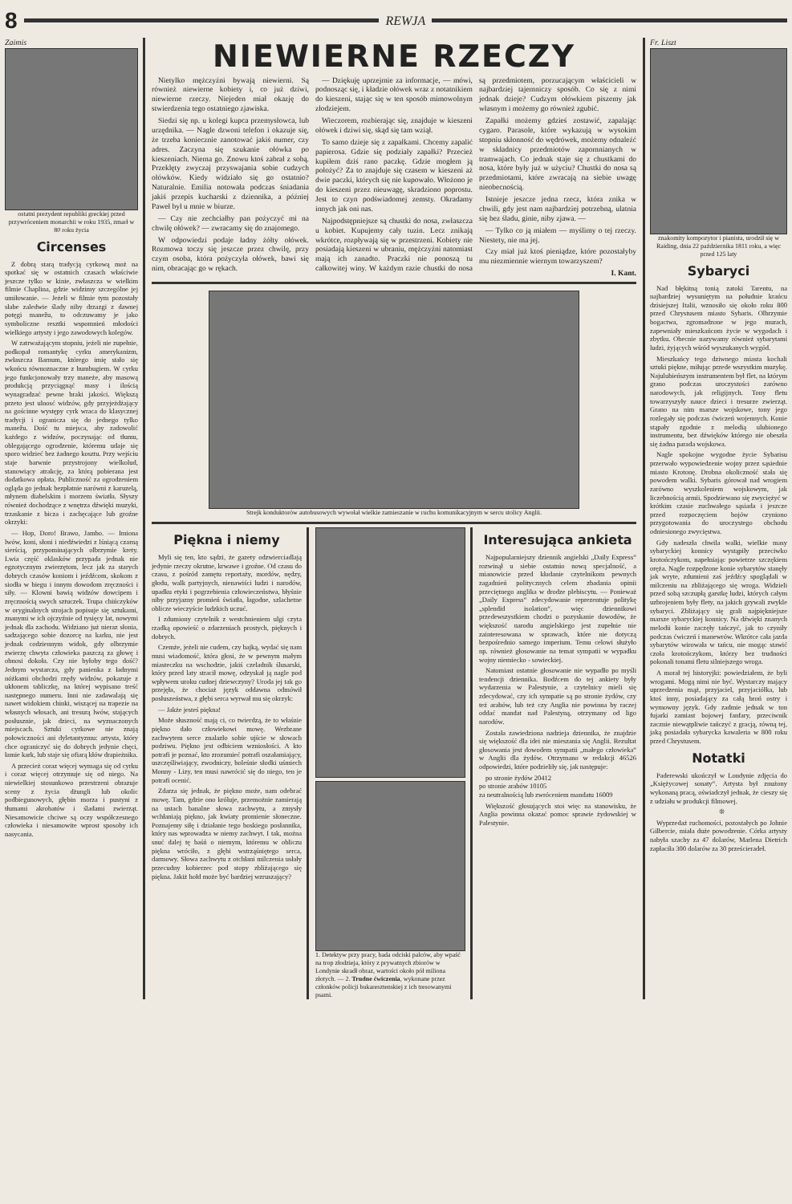8
REWJA
Zaimis
ostatni prezydent republiki greckiej przed przywróceniem monarchii w roku 1935, zmarł w 80 roku życia
Circenses
Z dobrą starą tradycją cyrkową moż na spotkać się w ostatnich czasach właściwie jeszcze tylko w kinie, zwłaszcza w wielkim filmie Chaplina, gdzie widzimy szczególne jej umiłowanie. — Jeżeli w filmie tym pozostały słabe zaledwie ślady niby drzazgi z dawnej potęgi manežu, to odczuwamy je jako symboliczne resztki wspomnień młodości wielkiego artysty i jego zawodowych kolegów.
W zatrważającym stopniu, jeżeli nie zupełnie, podkopał romantykę cyrku amerykanizm, zwłaszcza Barnum, którego imię stało się wkońcu równoznaczne z humbugiem. W cyrku jego funkcjonowały trzy maneże, aby masową produkcją przyciągnąć masy i ilością wynagradzać pewne braki jakości. Większą przeto jest ulnosć widzów, gdy przyjeżdżający na gościnne występy cyrk wraca do klasycznej tradycji i ogranicza się do jednego tylko manežu. Dość tu miejsca, aby zadowolić każdego z widzów, poczynając od tłumu, oblegającego ogrodzenie, któremu udaje się sporo widzieć bez żadnego kosztu. Przy wejściu staje barwnie przystrojony wielkolud, stanowiący atrakcję, za którą pobierana jest dodatkowa opłata. Publiczność za ogrodzeniem ogląda go jednak bezpłatnie narówni z karuzelą, młynem diabelskim i morzem światła. Słyszy również dochodzące z wnętrza dźwięki muzyki, trzaskanie z bicza i zachęcające lub groźne okrzyki:
— Hop, Doro! Brawo, Jambo. — Imiona lwów, koni, słoni i niedźwiedzi z lśniącą czarną sierścią, przypominających olbrzymie krety. Lwia część oklasków przypada jednak nie egzotycznym zwierzętom, lecz jak za starych dobrych czasów koniom i jeźdźcom, skokom z siodła w biegu i innym dowodom zręczności i siły. — Klowni bawią widzów dowcipem i zręcznością swych sztuczek. Trupa chińczyków w oryginalnych strojach popisuje się sztukami, znanymi w ich ojczyźnie od tysięcy lat, nowymi jednak dla zachodu. Widziano już nieraz słonia, sadzającego sobie dozorcę na karku, nie jest jednak codziennym widok, gdy olbrzymie zwierzę chwyta człowieka paszczą za głowę i obnosi dokoła. Czy nie byłoby tego dość? Jednym wystarcza, gdy panienka z ładnymi nóżkami obchodzi rzędy widzów, pokazuje z ukłonem tabliczkę, na której wypisano treść następnego numeru. Inni nie zadawalają się nawet widokiem chinki, wiszącej na trapezie na własnych włosach, ani tresurą lwów, stających posłusznie, jak dzieci, na wyznaczonych miejscach. Sztuki cyrkowe nie znają połowiczności ani dyletantyzmu: artysta, który chce ograniczyć się do dobrych jedynie chęci, łamie kark, lub staje się ofiarą kłów drapieżnika.
A przecież coraz więcej wymaga się od cyrku i coraz więcej otrzymuje się od niego. Na niewielkiej stosunkowo przestrzeni obrazuje sceny z życia dżungli lub okolic podbiegunowych, głębin morza i pustyni z tłumami akrobatów i śladami zwierząt. Niesamowicie chciwe są oczy współczesnego człowieka i niesamowite wprost sposoby ich nasycania.
NIEWIERNE RZECZY
Nietylko mężczyźni bywają niewierni. Są również niewierne kobiety i, co już dziwi, niewierne rzeczy. Niejeden miał okazję do stwierdzenia tego ostatniego zjawiska.
Siedzi się np. u kolegi kupca przemysłowca, lub urzędnika. — Nagle dzwoni telefon i okazuje się, że trzeba koniecznie zanotować jakiś numer, czy adres. Zaczyna się szukanie ołówka po kieszeniach. Niema go. Znowu ktoś zabrał z sobą. Przeklęty zwyczaj przyswajania sobie cudzych ołówków. Kiedy widziało się go ostatnio? Naturalnie. Emilia notowała podczas śniadania jakiś przepis kucharski z dziennika, a później Paweł był u mnie w biurze.
— Czy nie zechciałby pan pożyczyć mi na chwilę ołówek? — zwracamy się do znajomego.
W odpowiedzi podaje ładny żółty ołówek. Rozmowa toczy się jeszcze przez chwilę, przy czym osoba, która pożyczyła ołówek, bawi się nim, obracając go w rękach.
— Dziękuję uprzejmie za informacje, — mówi, podnosząc się, i kładzie ołówek wraz z notatnikiem do kieszeni, stając się w ten sposób mimowolnym złodziejem.
Wieczorem, rozbierając się, znajduje w kieszeni ołówek i dziwi się, skąd się tam wziął.
To samo dzieje się z zapałkami. Chcemy zapalić papierosa. Gdzie się podziały zapałki? Przecież kupiłem dziś rano paczkę. Gdzie mogłem ją położyć? Za to znajduje się czasem w kieszeni aż dwie paczki, których się nie kupowało. Włożono je do kieszeni przez nieuwagę, skradziono poprostu. Jest to czyn podświadomej zemsty. Okradamy innych jak oni nas.
Najpodstępniejsze są chustki do nosa, zwłaszcza u kobiet. Kupujemy cały tuzin. Lecz znikają wkrótce, rozpływają się w przestrzeni. Kobiety nie posiadają kieszeni w ubraniu, mężczyźni natomiast mają ich zanadto. Praczki nie ponoszą tu całkowitej winy. W każdym razie chustki do nosa są przedmiotem, porzucającym właścicieli w najbardziej tajemniczy sposób. Co się z nimi jednak dzieje? Cudzym ołówkiem piszemy jak własnym i możemy go również zgubić.
Zapałki możemy gdzieś zostawić, zapalając cygaro. Parasole, które wykazują w wysokim stopniu skłonność do wędrówek, możemy odnaleźć w składnicy przedmiotów zapomnianych w tramwajach. Co jednak staje się z chustkami do nosa, które były już w użyciu? Chustki do nosa są przedmiotami, które zwracają na siebie uwagę nieobecnością.
Istnieje jeszcze jedna rzecz, która znika w chwili, gdy jest nam najbardziej potrzebną, ulatnia się bez śladu, ginie, niby zjawa. —
— Tylko co ją miałem — myślimy o tej rzeczy. Niestety, nie ma jej.
Czy miał już ktoś pieniądze, które pozostałyby mu niezmiennie wiernym towarzyszem?
I. Kant.
Strejk konduktorów autobusowych wywołał wielkie zamieszanie w ruchu komunikacyjnym w sercu stolicy Anglii.
Piękna i niemy
Myli się ten, kto sądzi, że gazety odzwierciadlają jedynie rzeczy okrutne, krwawe i groźne. Od czasu do czasu, z pośród zamętu reportaży, mordów, nędzy, głodu, walk partyjnych, nienawiści ludzi i narodów, upadku etyki i pogrzebienia człowieczeństwa, błyśnie niby przyjazny promień światła, łagodne, szlachetne oblicze wieczyście ludzkich uczuć.
I zdumiony czytelnik z westchnieniem ulgi czyta rzadką opowieść o zdarzeniach prostych, pięknych i dobrych.
Czemże, jeżeli nie cudem, czy bajką, wydać się nam musi wiadomość, która głosi, że w pewnym małym miasteczku na wschodzie, jakiś czeladnik ślusarski, który przed laty stracił mowę, odzyskał ją nagle pod wpływem uroku cudnej dziewczyny? Uroda jej tak go przejęła, że chociaż język oddawna odmówił posłuszeństwa, z głębi serca wyrwał mu się okrzyk:
— Jakże jesteś piękna!
Może słuszność mają ci, co twierdzą, że to właśnie piękno dało człowiekowi mowę. Wezbrane zachwytem serce znalazło sobie ujście w słowach podziwu. Piękno jest odbiciem wzniosłości. A kto potrafi je poznać, kto zrozumieć potrafi oszałamiający, uszczęśliwiający, zwodniczy, boleśnie słodki uśmiech Monny - Lizy, ten musi nawrócić się do niego, ten je potrafi ocenić.
Zdarza się jednak, że piękno może, nam odebrać mowę. Tam, gdzie ono króluje, przemożnie zamierają na ustach banalne słowa zachwytu, a zmysły wchłaniają piękno, jak kwiaty promienie słoneczne. Poznajemy siłę i działanie tego boskiego posłannika, który nas wprowadza w niemy zachwyt. I tak, można snuć dalej tę baśń o niemym, któremu w obliczu piękna wróciło, z głębi wstrząśniętego serca, darmowy. Słowa zachwytu z otchłani milczenia usłały przecudny kobierzec pod stopy zbliżającego się piękna. Jakiż hołd może być bardziej wzruszający?
1. Detektyw przy pracy, bada odciski palców, aby wpaść na trop złodzieja, który z prywatnych zbiorów w Londynie skradł obraz, wartości około pół miliona złotych. — 2. Trudne ćwiczenia, wykonane przez członków policji bukaresztenskiej z ich tresowanymi psami.
Interesująca ankieta
Najpopularniejszy dziennik angielski „Daily Express“ rozwinął u siebie ostatnio nową specjalność, a mianowicie przed kładanie czytelnikom pewnych zagadnień politycznych celem zbadania opinii przeciętnego anglika w drodze plebiscytu. — Ponieważ „Daily Express“ zdecydowanie reprezentuje politykę „splendid isolation“, więc dziennikowi przedewszystkiem chodzi o pozyskanie dowodów, że większość narodu angielskiego jest zupełnie nie zainteresowana w sprawach, które nie dotyczą bezpośrednio samego imperium. Temu celowi służyło np. również głosowanie na temat sympatii w wypadku wojny niemiecko - sowieckiej.
Natomiast ostatnie głosowanie nie wypadło po myśli tendencji dziennika. Bodźcem do tej ankiety były wydarzenia w Palestynie, a czytelnicy mieli się zdecydować, czy ich sympatie są po stronie żydów, czy też arabów, lub też czy Anglia nie powinna by raczej oddać mandat nad Palestyną, otrzymany od ligo narodów.
Została zawiedziona nadzieja dziennika, że znajdzie się większość dla idei nie mieszania się Anglii. Rezultat głosowania jest dowodem sympatii „małego człowieka“ w Anglii dla żydów. Otrzymano w redakcji 46526 odpowiedzi, które podzieliły się, jak następuje:
po stronie żydów 20412
po stronie arabów 10105
za neutralnością lub zwróceniem mandatu 16009
Większość głosujących stoi więc na stanowisku, że Anglia powinna okazać pomoc sprawie żydowskiej w Palestynie.
Fr. Liszt
znakomity kompozytor i pianista, urodził się w Raiding, dnia 22 października 1811 roku, a więc przed 125 laty
Sybaryci
Nad błękitną tonią zatoki Tarentu, na najbardziej wysuniętym na południe krańcu dzisiejszej Italii, wznosiło się około roku 800 przed Chrystusem miasto Sybaris. Olbrzymie bogactwa, zgromadzone w jego murach, zapewniały mieszkańcom życie w wygodach i zbytku. Obecnie nazywamy również sybarytami ludzi, żyjących wśród wyszukanych wygód.
Mieszkańcy tego dziwnego miasta kochali sztuki piękne, miłując przede wszystkim muzykę. Najulubieńszym instrumentem był flet, na którym grano podczas uroczystości zarówno narodowych, jak religijnych. Tony fletu towarzyszyły nauce dzieci i tresurze zwierząt. Grano na nim marsze wojskowe, tony jego rozlegały się podczas ćwiczeń wojennych. Konie stąpały zgodnie z melodią ulubionego instrumentu, bez dźwięków którego nie obeszła się żadna parada wojskowa.
Nagle spokojne wygodne życie Sybarisu przerwało wypowiedzenie wojny przez sąsiednie miasto Krotonę. Drobna okoliczność stała się powodem walki. Sybaris górował nad wrogiem zarówno wyszkoleniem wojskowym, jak liczebnością armii. Spodziewano się zwyciężyć w krótkim czasie zuchwałego sąsiada i jeszcze przed rozpoczęciem bojów czyniono przygotowania do uroczystego obchodu odniesionego zwycięstwa.
Gdy nadeszła chwila walki, wielkie masy sybaryckiej konnicy wystąpiły przeciwko krotończykom, napełniając powietrze szczękiem oręża. Nagle rozpędzone konie sybarytów stanęły jak wryte, zdumieni zaś jeźdźcy spoglądali w milczeniu na zbliżającego się wroga. Widzieli przed sobą szczupłą garstkę ludzi, których całym uzbrojeniem były flety, na jakich grywali zwykle sybaryci. Zbliżający się grali najpiękniejsze marsze sybaryckiej konnicy. Na dźwięki znanych melodii konie zaczęły tańczyć, jak to czyniły podczas ćwiczeń i manewrów. Wkrótce cała jazda sybarytów wirowała w tańcu, nie mogąc stawić czoła krotończykom, którzy bez trudności pokonali tonami fletu silniejszego wroga.
A morał tej historyjki: powiedziałem, że byli wrogami. Mogą nimi nie być. Wystarczy mający uprzedzenia mąż, przyjaciel, przyjaciółka, lub ktoś inny, posiadający za całą broń ostry i wymowny język. Gdy zadmie jednak w ton fujarki zamiast bojowej fanfary, przeciwnik zacznie niewątpliwie tańczyć z gracją, równą tej, jaką posiadała sybarycka kawaleria w 800 roku przed Chrystusem.
Notatki
Paderewski ukończył w Londynie zdjęcia do „Księżycowej sonaty“. Artysta był znużony wykonaną pracą, oświadczył jednak, że cieszy się z udziału w produkcji filmowej.
❊
Wyprzedaż ruchomości, pozostałych po Johnie Gilbercie, miała duże powodzenie. Córka artysty nabyła szachy za 47 dolarów, Marlena Dietrich zapłaciła 300 dolarów za 30 prześcieradeł.